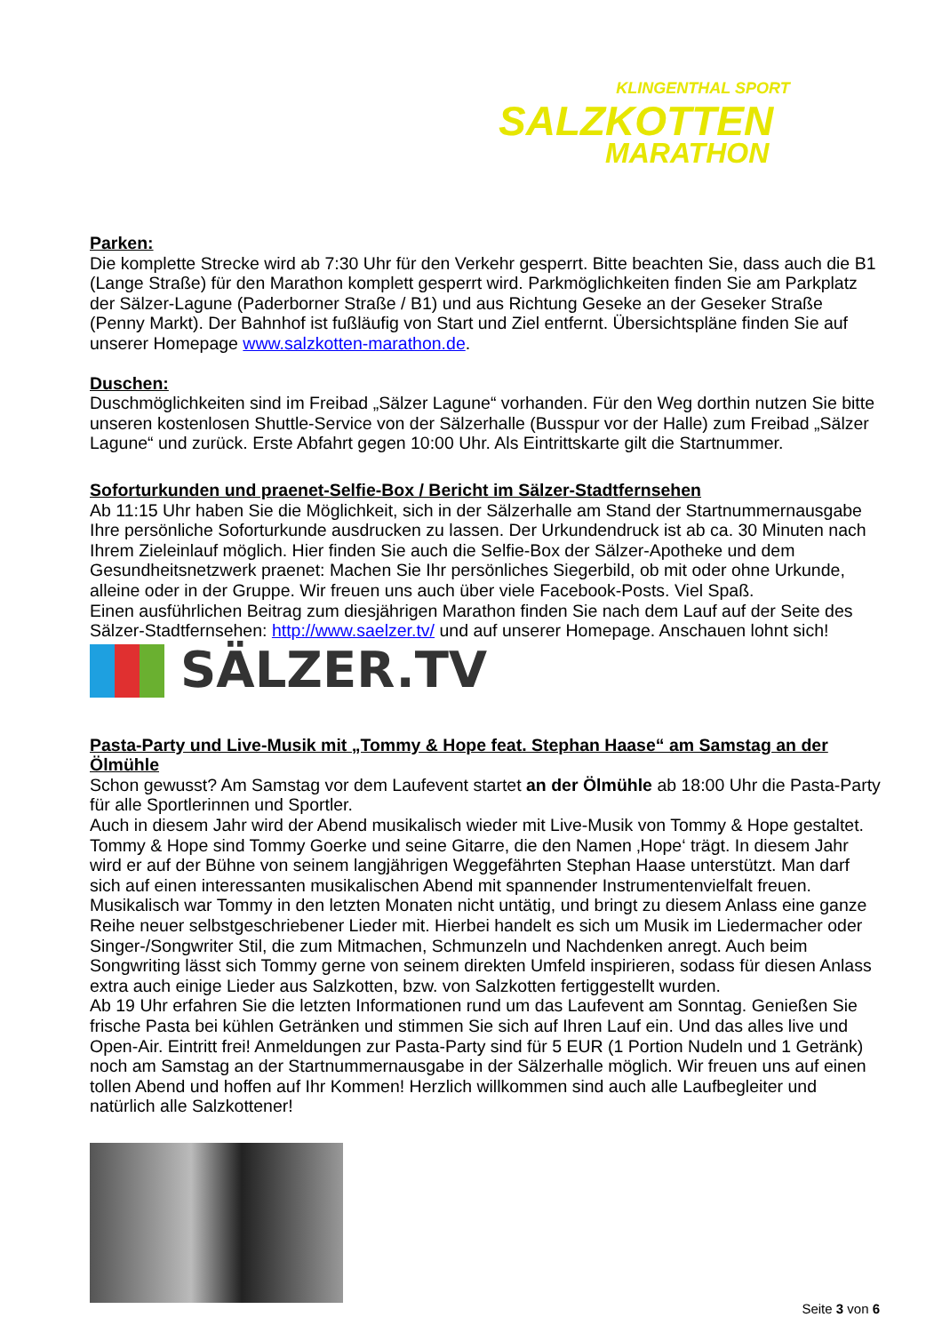KLINGENTHAL SPORT
SALZKOTTEN
MARATHON
Parken:
Die komplette Strecke wird ab 7:30 Uhr für den Verkehr gesperrt. Bitte beachten Sie, dass auch die B1 (Lange Straße) für den Marathon komplett gesperrt wird. Parkmöglichkeiten finden Sie am Parkplatz der Sälzer-Lagune (Paderborner Straße / B1) und aus Richtung Geseke an der Geseker Straße (Penny Markt). Der Bahnhof ist fußläufig von Start und Ziel entfernt. Übersichtspläne finden Sie auf unserer Homepage www.salzkotten-marathon.de.
Duschen:
Duschmöglichkeiten sind im Freibad „Sälzer Lagune“ vorhanden. Für den Weg dorthin nutzen Sie bitte unseren kostenlosen Shuttle-Service von der Sälzerhalle (Busspur vor der Halle) zum Freibad „Sälzer Lagune“ und zurück. Erste Abfahrt gegen 10:00 Uhr. Als Eintrittskarte gilt die Startnummer.
Soforturkunden und praenet-Selfie-Box / Bericht im Sälzer-Stadtfernsehen
Ab 11:15 Uhr haben Sie die Möglichkeit, sich in der Sälzerhalle am Stand der Startnummernausgabe Ihre persönliche Soforturkunde ausdrucken zu lassen. Der Urkundendruck ist ab ca. 30 Minuten nach Ihrem Zieleinlauf möglich. Hier finden Sie auch die Selfie-Box der Sälzer-Apotheke und dem Gesundheitsnetzwerk praenet: Machen Sie Ihr persönliches Siegerbild, ob mit oder ohne Urkunde, alleine oder in der Gruppe. Wir freuen uns auch über viele Facebook-Posts. Viel Spaß.
Einen ausführlichen Beitrag zum diesjährigen Marathon finden Sie nach dem Lauf auf der Seite des Sälzer-Stadtfernsehen: http://www.saelzer.tv/ und auf unserer Homepage. Anschauen lohnt sich!
SÄLZER.TV
Pasta-Party und Live-Musik mit „Tommy & Hope feat. Stephan Haase“ am Samstag an der Ölmühle
Schon gewusst? Am Samstag vor dem Laufevent startet an der Ölmühle ab 18:00 Uhr die Pasta-Party für alle Sportlerinnen und Sportler.
Auch in diesem Jahr wird der Abend musikalisch wieder mit Live-Musik von Tommy & Hope gestaltet. Tommy & Hope sind Tommy Goerke und seine Gitarre, die den Namen ‚Hope‘ trägt. In diesem Jahr wird er auf der Bühne von seinem langjährigen Weggefährten Stephan Haase unterstützt. Man darf sich auf einen interessanten musikalischen Abend mit spannender Instrumentenvielfalt freuen. Musikalisch war Tommy in den letzten Monaten nicht untätig, und bringt zu diesem Anlass eine ganze Reihe neuer selbstgeschriebener Lieder mit. Hierbei handelt es sich um Musik im Liedermacher oder Singer-/Songwriter Stil, die zum Mitmachen, Schmunzeln und Nachdenken anregt. Auch beim Songwriting lässt sich Tommy gerne von seinem direkten Umfeld inspirieren, sodass für diesen Anlass extra auch einige Lieder aus Salzkotten, bzw. von Salzkotten fertiggestellt wurden.
Ab 19 Uhr erfahren Sie die letzten Informationen rund um das Laufevent am Sonntag. Genießen Sie frische Pasta bei kühlen Getränken und stimmen Sie sich auf Ihren Lauf ein. Und das alles live und Open-Air. Eintritt frei! Anmeldungen zur Pasta-Party sind für 5 EUR (1 Portion Nudeln und 1 Getränk) noch am Samstag an der Startnummernausgabe in der Sälzerhalle möglich. Wir freuen uns auf einen tollen Abend und hoffen auf Ihr Kommen! Herzlich willkommen sind auch alle Laufbegleiter und natürlich alle Salzkottener!
Seite 3 von 6